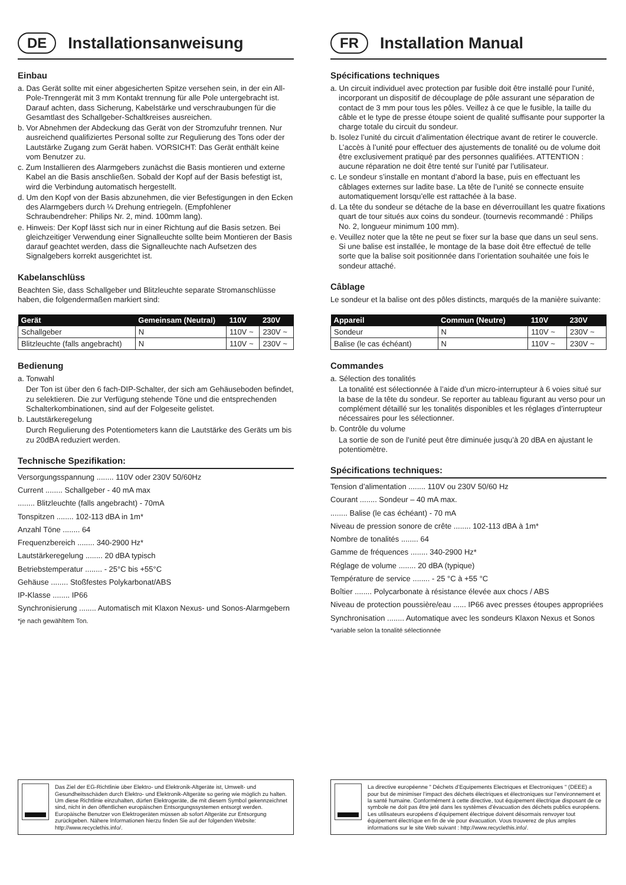DE Installationsanweisung
Einbau
a. Das Gerät sollte mit einer abgesicherten Spitze versehen sein, in der ein All-Pole-Trenngerät mit 3 mm Kontakt trennung für alle Pole untergebracht ist. Darauf achten, dass Sicherung, Kabelstärke und verschraubungen für die Gesamtlast des Schallgeber-Schaltkreises ausreichen.
b. Vor Abnehmen der Abdeckung das Gerät von der Stromzufuhr trennen. Nur ausreichend qualifiziertes Personal sollte zur Regulierung des Tons oder der Lautstärke Zugang zum Gerät haben. VORSICHT: Das Gerät enthält keine vom Benutzer zu.
c. Zum Installieren des Alarmgebers zunächst die Basis montieren und externe Kabel an die Basis anschließen. Sobald der Kopf auf der Basis befestigt ist, wird die Verbindung automatisch hergestellt.
d. Um den Kopf von der Basis abzunehmen, die vier Befestigungen in den Ecken des Alarmgebers durch ¼ Drehung entriegeln. (Empfohlener Schraubendreher: Philips Nr. 2, mind. 100mm lang).
e. Hinweis: Der Kopf lässt sich nur in einer Richtung auf die Basis setzen. Bei gleichzeitiger Verwendung einer Signalleuchte sollte beim Montieren der Basis darauf geachtet werden, dass die Signalleuchte nach Aufsetzen des Signalgebers korrekt ausgerichtet ist.
Kabelanschlüss
Beachten Sie, dass Schallgeber und Blitzleuchte separate Stromanschlüsse haben, die folgendermaßen markiert sind:
| Gerät | Gemeinsam (Neutral) | 110V | 230V |
| --- | --- | --- | --- |
| Schallgeber | N | 110V ~ | 230V ~ |
| Blitzleuchte (falls angebracht) | N | 110V ~ | 230V ~ |
Bedienung
a. Tonwahl
Der Ton ist über den 6 fach-DIP-Schalter, der sich am Gehäuseboden befindet, zu selektieren. Die zur Verfügung stehende Töne und die entsprechenden Schalterkombinationen, sind auf der Folgeseite gelistet.
b. Lautstärkeregelung
Durch Regulierung des Potentiometers kann die Lautstärke des Geräts um bis zu 20dBA reduziert werden.
Technische Spezifikation:
Versorgungsspannung ........ 110V oder 230V 50/60Hz
Current ........ Schallgeber - 40 mA max
........ Blitzleuchte (falls angebracht) - 70mA
Tonspitzen ........ 102-113 dBA in 1m*
Anzahl Töne ........ 64
Frequenzbereich ........ 340-2900 Hz*
Lautstärkeregelung ........ 20 dBA typisch
Betriebstemperatur ........ - 25°C bis +55°C
Gehäuse ........ Stoßfestes Polykarbonat/ABS
IP-Klasse ........ IP66
Synchronisierung ........ Automatisch mit Klaxon Nexus- und Sonos-Alarmgebern
*je nach gewähltem Ton.
Das Ziel der EG-Richtlinie über Elektro- und Elektronik-Altgeräte ist, Umwelt- und Gesundheitsschäden durch Elektro- und Elektronik-Altgeräte so gering wie möglich zu halten. Um diese Richtlinie einzuhalten, dürfen Elektrogeräte, die mit diesem Symbol gekennzeichnet sind, nicht in den öffentlichen europäischen Entsorgungssystemen entsorgt werden. Europäische Benutzer von Elektrogeräten müssen ab sofort Altgeräte zur Entsorgung zurückgeben. Nähere Informationen hierzu finden Sie auf der folgenden Website: http://www.recyclethis.info/.
FR Installation Manual
Spécifications techniques
a. Un circuit individuel avec protection par fusible doit être installé pour l’unité, incorporant un dispositif de découplage de pôle assurant une séparation de contact de 3 mm pour tous les pôles. Veillez à ce que le fusible, la taille du câble et le type de presse étoupe soient de qualité suffisante pour supporter la charge totale du circuit du sondeur.
b. Isolez l’unité du circuit d’alimentation électrique avant de retirer le couvercle. L’accès à l’unité pour effectuer des ajustements de tonalité ou de volume doit être exclusivement pratiqué par des personnes qualifiées. ATTENTION : aucune réparation ne doit être tenté sur l’unité par l’utilisateur.
c. Le sondeur s’installe en montant d’abord la base, puis en effectuant les câblages externes sur ladite base. La tête de l’unité se connecte ensuite automatiquement lorsqu’elle est rattachée à la base.
d. La tête du sondeur se détache de la base en déverrouillant les quatre fixations quart de tour situés aux coins du sondeur. (tournevis recommandé : Philips No. 2, longueur minimum 100 mm).
e. Veuillez noter que la tête ne peut se fixer sur la base que dans un seul sens. Si une balise est installée, le montage de la base doit être effectué de telle sorte que la balise soit positionnée dans l’orientation souhaitée une fois le sondeur attaché.
Câblage
Le sondeur et la balise ont des pôles distincts, marqués de la manière suivante:
| Appareil | Commun (Neutre) | 110V | 230V |
| --- | --- | --- | --- |
| Sondeur | N | 110V ~ | 230V ~ |
| Balise (le cas échéant) | N | 110V ~ | 230V ~ |
Commandes
a. Sélection des tonalités
La tonalité est sélectionnée à l’aide d’un micro-interrupteur à 6 voies situé sur la base de la tête du sondeur. Se reporter au tableau figurant au verso pour un complément détaillé sur les tonalités disponibles et les réglages d’interrupteur nécessaires pour les sélectionner.
b. Contrôle du volume
La sortie de son de l’unité peut être diminuée jusqu’à 20 dBA en ajustant le potentiomètre.
Spécifications techniques:
Tension d’alimentation ........ 110V ou 230V 50/60 Hz
Courant ........ Sondeur – 40 mA max.
........ Balise (le cas échéant) - 70 mA
Niveau de pression sonore de crête ........ 102-113 dBA à 1m*
Nombre de tonalités ........ 64
Gamme de fréquences ........ 340-2900 Hz*
Réglage de volume ........ 20 dBA (typique)
Température de service ........ - 25 °C à +55 °C
Boîtier ........ Polycarbonate à résistance élevée aux chocs / ABS
Niveau de protection poussière/eau ...... IP66 avec presses étoupes appropriées
Synchronisation ........ Automatique avec les sondeurs Klaxon Nexus et Sonos
*variable selon la tonalité sélectionnée
La directive européenne " Déchets d’Equipements Electriques et Electroniques " (DEEE) a pour but de minimiser l’impact des déchets électriques et électroniques sur l’environnement et la santé humaine. Conformément à cette directive, tout équipement électrique disposant de ce symbole ne doit pas être jeté dans les systèmes d’évacuation des déchets publics européens. Les utilisateurs européens d’équipement électrique doivent désormais renvoyer tout équipement électrique en fin de vie pour évacuation. Vous trouverez de plus amples informations sur le site Web suivant : http://www.recyclethis.info/.